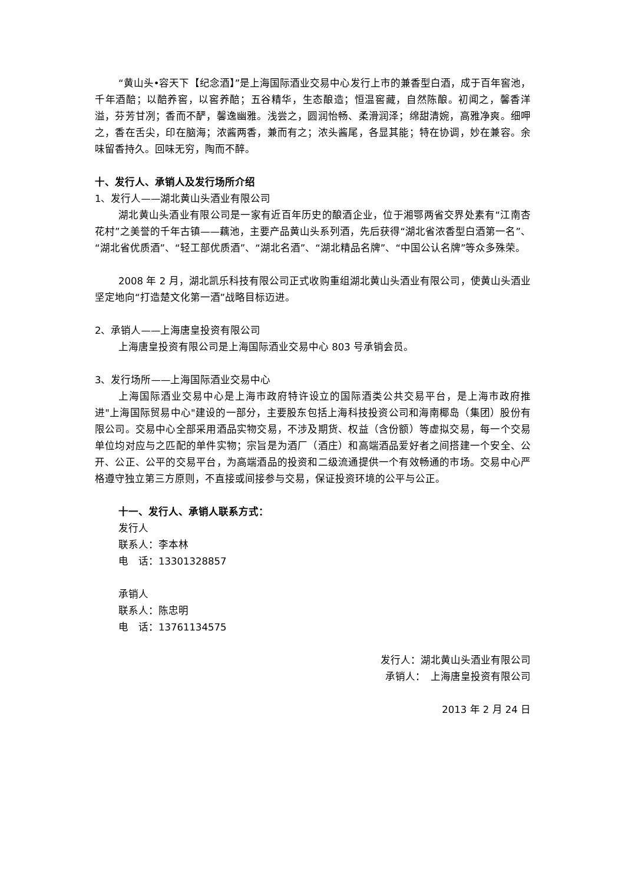“黄山头•容天下【纪念酒】”是上海国际酒业交易中心发行上市的兼香型白酒，成于百年窖池，千年酒醅；以醅养窖，以窖养醅；五谷精华，生态酿造；恒温窖藏，自然陈酿。初闻之，馨香洋溢，芬芳甘冽；香而不酽，馨逸幽雅。浅尝之，圆润怡畅、柔滑润泽；绵甜清婉，高雅净爽。细呷之，香在舌尖，印在脑海；浓酱两香，兼而有之；浓头酱尾，各显其能；特在协调，妙在兼容。余味留香持久。回味无穷，陶而不醉。
十、发行人、承销人及发行场所介绍
1、发行人——湖北黄山头酒业有限公司
湖北黄山头酒业有限公司是一家有近百年历史的酿酒企业，位于湘鄂两省交界处素有“江南杏花村”之美誉的千年古镇——藕池，主要产品黄山头系列酒，先后获得“湖北省浓香型白酒第一名”、“湖北省优质酒”、“轻工部优质酒”、“湖北名酒”、“湖北精品名牌”、“中国公认名牌”等众多殊荣。
2008 年 2 月，湖北凯乐科技有限公司正式收购重组湖北黄山头酒业有限公司，使黄山头酒业坚定地向“打造楚文化第一酒”战略目标迈进。
2、承销人——上海唐皇投资有限公司
上海唐皇投资有限公司是上海国际酒业交易中心 803 号承销会员。
3、发行场所——上海国际酒业交易中心
上海国际酒业交易中心是上海市政府特许设立的国际酒类公共交易平台，是上海市政府推进"上海国际贸易中心"建设的一部分，主要股东包括上海科技投资公司和海南椰岛（集团）股份有限公司。交易中心全部采用酒品实物交易，不涉及期货、权益（含份额）等虚拟交易，每一个交易单位均对应与之匹配的单件实物；宗旨是为酒厂（酒庄）和高端酒品爱好者之间搭建一个安全、公开、公正、公平的交易平台，为高端酒品的投资和二级流通提供一个有效畅通的市场。交易中心严格遵守独立第三方原则，不直接或间接参与交易，保证投资环境的公平与公正。
十一、发行人、承销人联系方式：
发行人
联系人：李本林
电　话：13301328857
承销人
联系人：陈忠明
电　话：13761134575
发行人：湖北黄山头酒业有限公司
承销人：　上海唐皇投资有限公司
2013 年 2 月 24 日